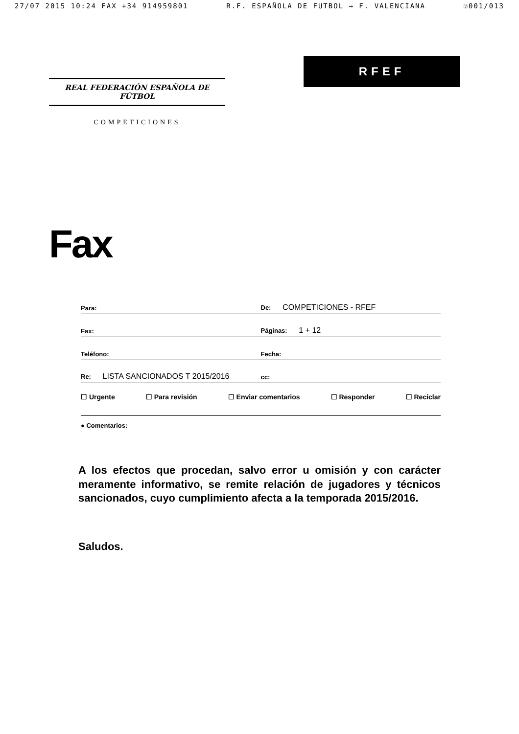27/07 2015 10:24 FAX +34 914959801 R.F. ESPAÑOLA DE FUTBOL → F. VALENCIANA ☑001/013
REAL FEDERACIÓN ESPAÑOLA DE FÚTBOL
COMPETICIONES
RFEF
Fax
Para:
De: COMPETICIONES - RFEF
Fax:
Páginas: 1 + 12
Teléfono:
Fecha:
Re: LISTA SANCIONADOS T 2015/2016
cc:
☐ Urgente ☐ Para revisión ☐ Enviar comentarios ☐ Responder ☐ Reciclar
● Comentarios:
A los efectos que procedan, salvo error u omisión y con carácter meramente informativo, se remite relación de jugadores y técnicos sancionados, cuyo cumplimiento afecta a la temporada 2015/2016.
Saludos.